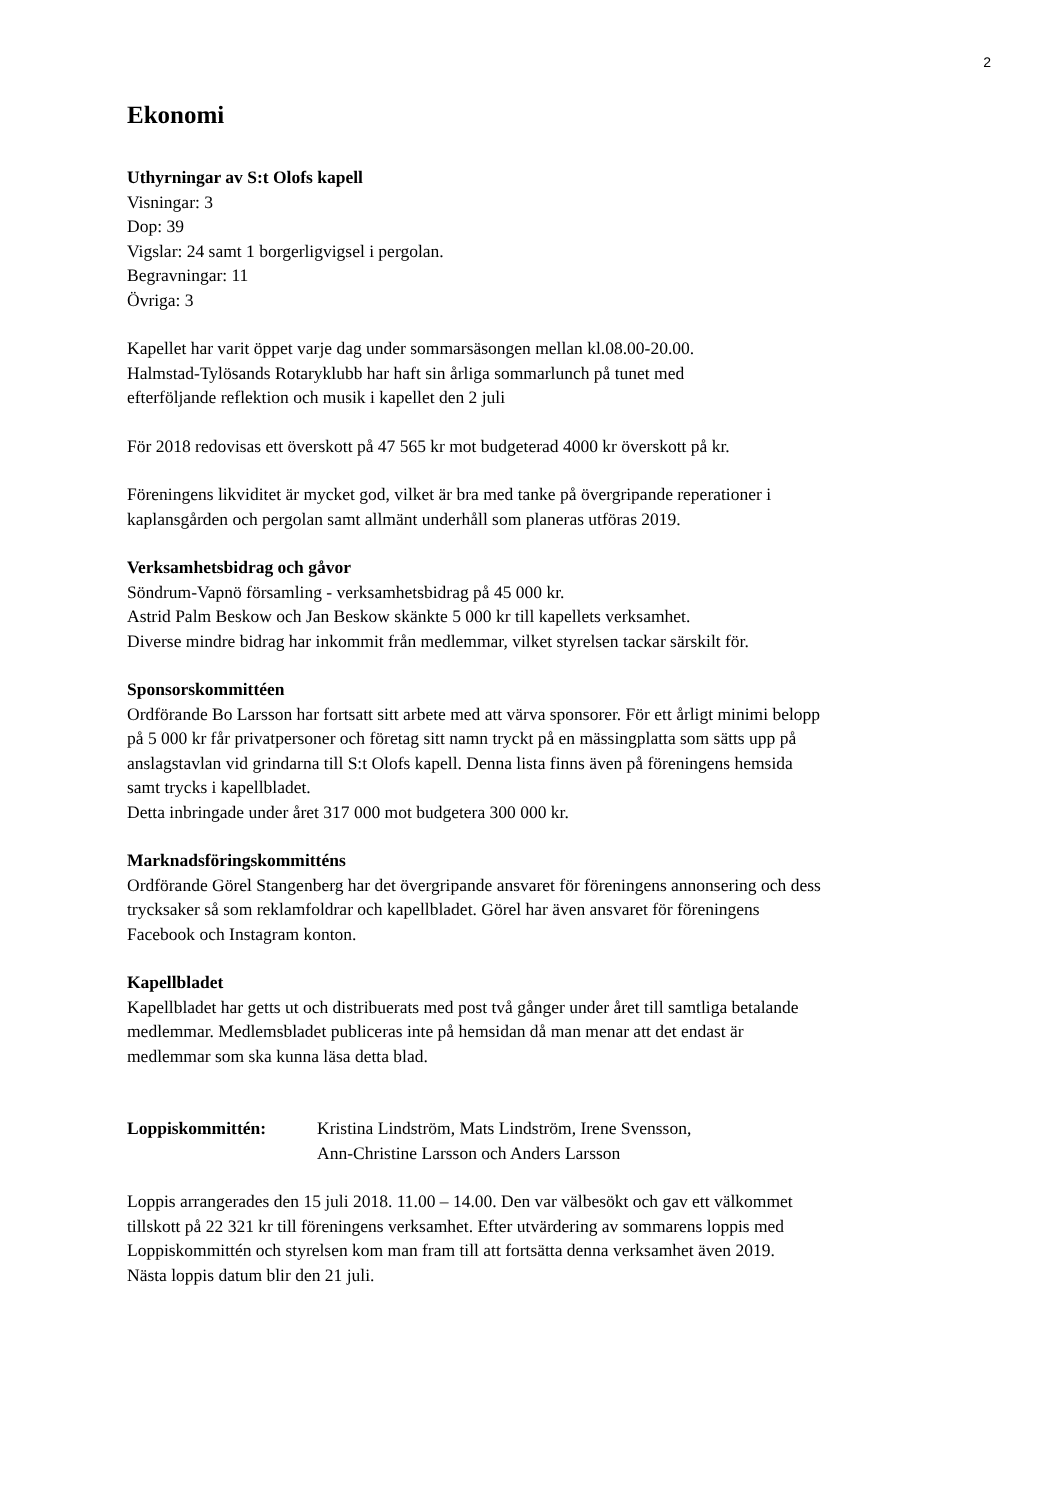2
Ekonomi
Uthyrningar av S:t Olofs kapell
Visningar: 3
Dop: 39
Vigslar: 24 samt 1 borgerligvigsel i pergolan.
Begravningar: 11
Övriga: 3
Kapellet har varit öppet varje dag under sommarsäsongen mellan kl.08.00-20.00.
Halmstad-Tylösands Rotaryklubb har haft sin årliga sommarlunch på tunet med
efterföljande reflektion och musik i kapellet den 2 juli
För 2018 redovisas ett överskott på 47 565 kr mot budgeterad 4000 kr överskott på kr.
Föreningens likviditet är mycket god, vilket är bra med tanke på övergripande reperationer i
kaplansgården och pergolan samt allmänt underhåll som planeras utföras 2019.
Verksamhetsbidrag och gåvor
Söndrum-Vapnö församling - verksamhetsbidrag på 45 000 kr.
Astrid Palm Beskow och Jan Beskow skänkte 5 000 kr till kapellets verksamhet.
Diverse mindre bidrag har inkommit från medlemmar, vilket styrelsen tackar särskilt för.
Sponsorskommittéen
Ordförande Bo Larsson har fortsatt sitt arbete med att värva sponsorer. För ett årligt minimi belopp
på 5 000 kr får privatpersoner och företag sitt namn tryckt på en mässingplatta som sätts upp på
anslagstavlan vid grindarna till S:t Olofs kapell. Denna lista finns även på föreningens hemsida
samt trycks i kapellbladet.
Detta inbringade under året 317 000 mot budgetera 300 000 kr.
Marknadsföringskommitténs
Ordförande Görel Stangenberg har det övergripande ansvaret för föreningens annonsering och dess
trycksaker så som reklamfoldrar och kapellbladet. Görel har även ansvaret för föreningens
Facebook och Instagram konton.
Kapellbladet
Kapellbladet har getts ut och distribuerats med post två gånger under året till samtliga betalande
medlemmar. Medlemsbladet publiceras inte på hemsidan då man menar att det endast är
medlemmar som ska kunna läsa detta blad.
Loppiskommittén: Kristina Lindström, Mats Lindström, Irene Svensson,
Ann-Christine Larsson och Anders Larsson
Loppis arrangerades den 15 juli 2018. 11.00 – 14.00. Den var välbesökt och gav ett välkommet
tillskott på 22 321 kr till föreningens verksamhet. Efter utvärdering av sommarens loppis med
Loppiskommittén och styrelsen kom man fram till att fortsätta denna verksamhet även 2019.
Nästa loppis datum blir den 21 juli.